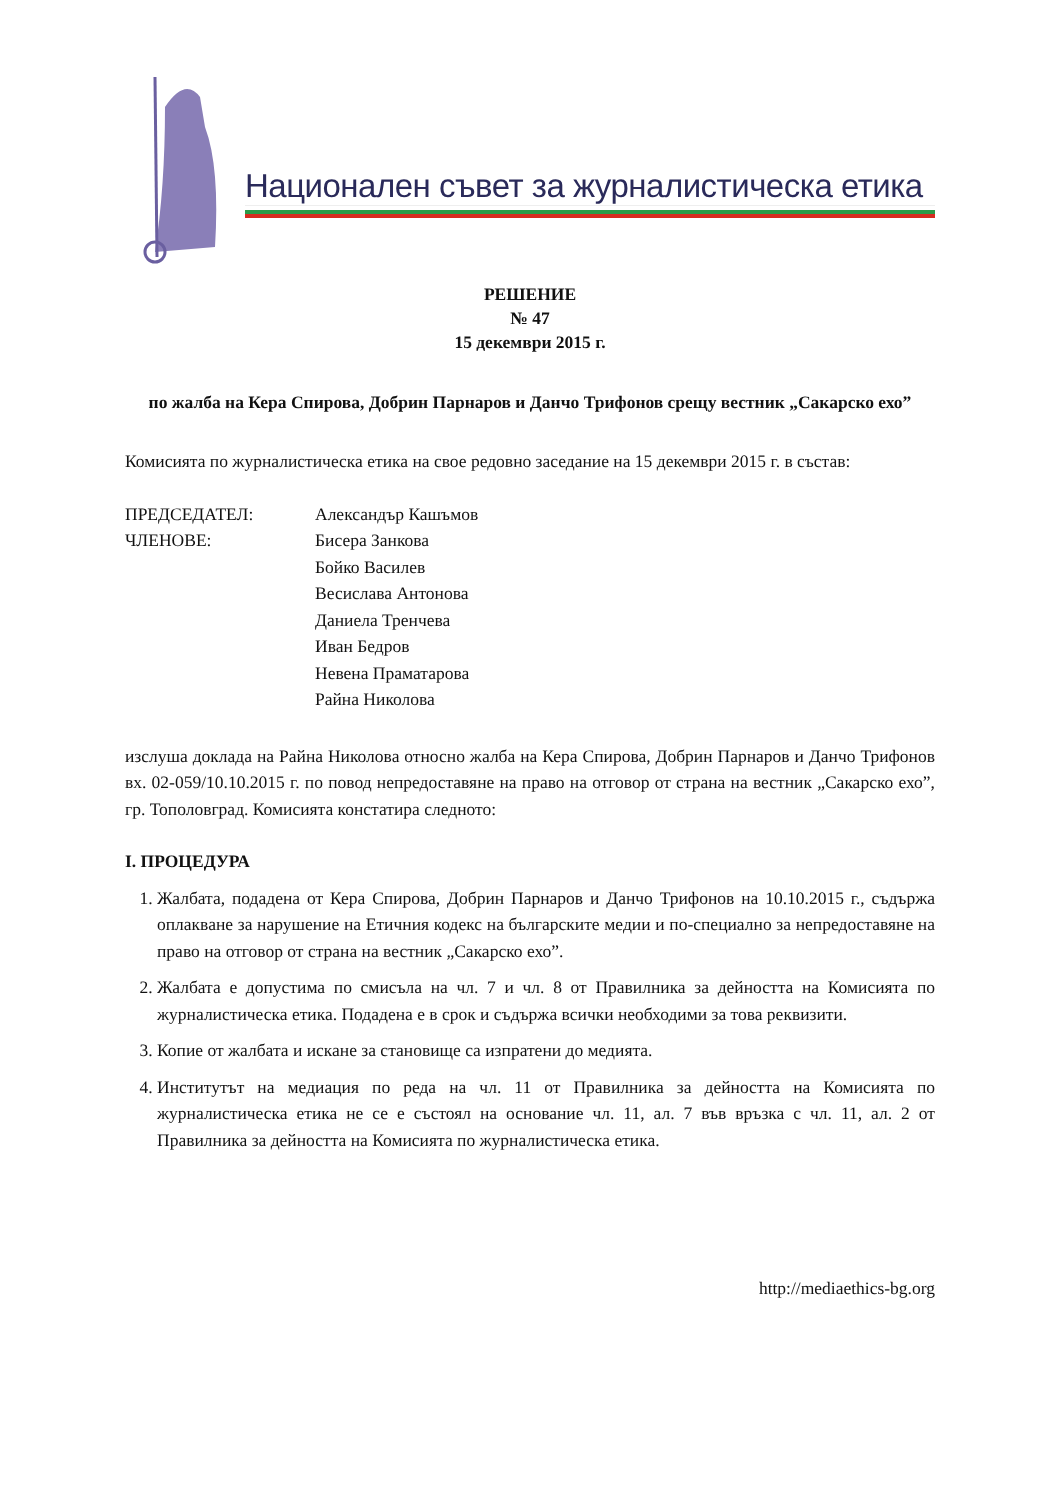Национален съвет за журналистическа етика
РЕШЕНИЕ
№ 47
15 декември 2015 г.
по жалба на Кера Спирова, Добрин Парнаров и Данчо Трифонов срещу вестник „Сакарско ехо”
Комисията по журналистическа етика на свое редовно заседание на 15 декември 2015 г. в състав:
ПРЕДСЕДАТЕЛ:
Александър Кашъмов
ЧЛЕНОВЕ:
Бисера Занкова
Бойко Василев
Весислава Антонова
Даниела Тренчева
Иван Бедров
Невена Праматарова
Райна Николова
изслуша доклада на Райна Николова относно жалба на Кера Спирова, Добрин Парнаров и Данчо Трифонов вх. 02-059/10.10.2015 г. по повод непредоставяне на право на отговор от страна на вестник „Сакарско ехо”, гр. Тополовград. Комисията констатира следното:
I. ПРОЦЕДУРА
1. Жалбата, подадена от Кера Спирова, Добрин Парнаров и Данчо Трифонов на 10.10.2015 г., съдържа оплакване за нарушение на Етичния кодекс на българските медии и по-специално за непредоставяне на право на отговор от страна на вестник „Сакарско ехо”.
2. Жалбата е допустима по смисъла на чл. 7 и чл. 8 от Правилника за дейността на Комисията по журналистическа етика. Подадена е в срок и съдържа всички необходими за това реквизити.
3. Копие от жалбата и искане за становище са изпратени до медията.
4. Институтът на медиация по реда на чл. 11 от Правилника за дейността на Комисията по журналистическа етика не се е състоял на основание чл. 11, ал. 7 във връзка с чл. 11, ал. 2 от Правилника за дейността на Комисията по журналистическа етика.
http://mediaethics-bg.org